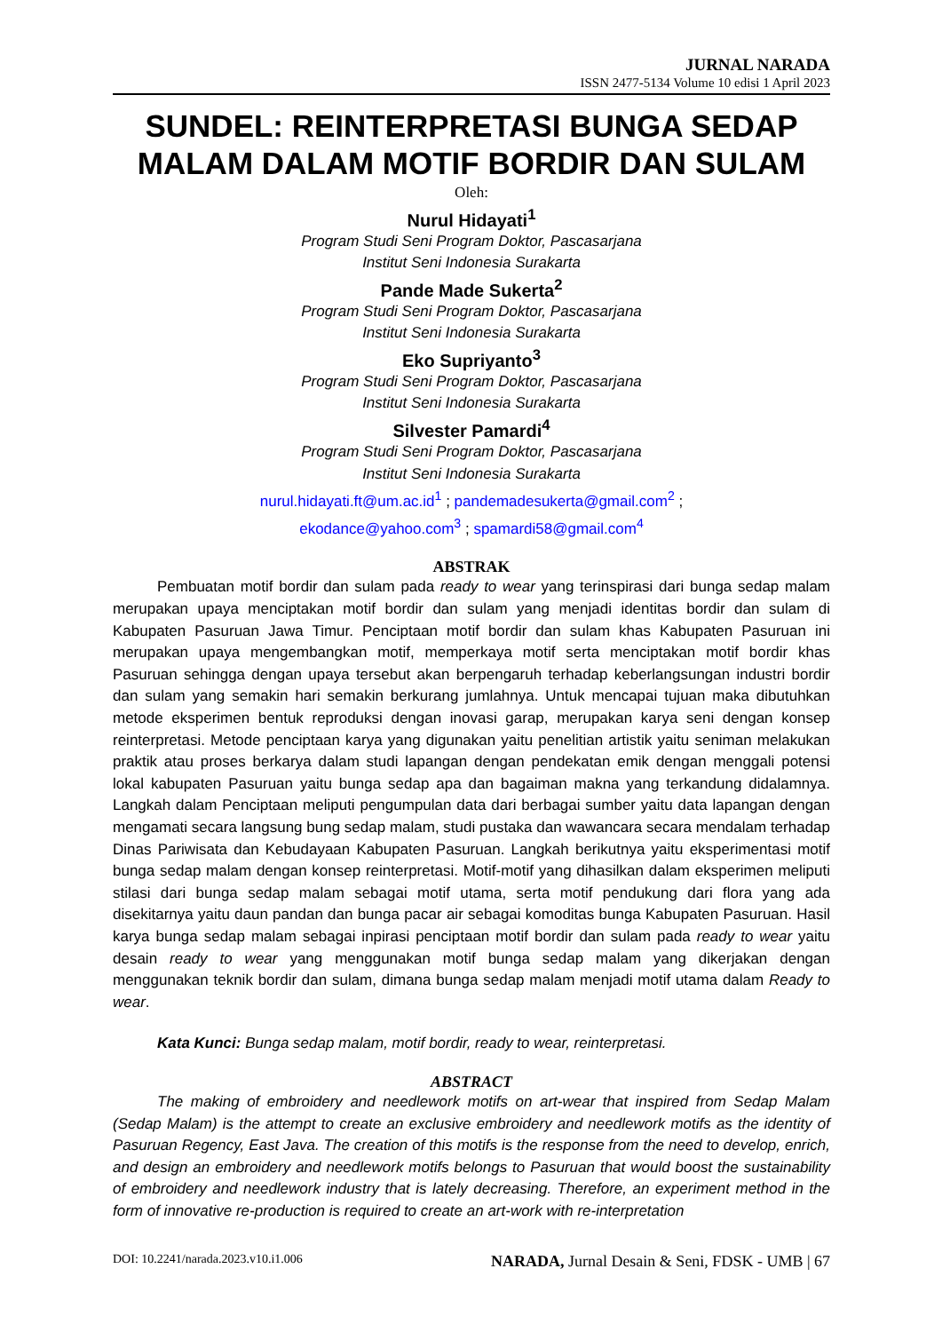JURNAL NARADA
ISSN 2477-5134 Volume 10 edisi 1 April 2023
SUNDEL: REINTERPRETASI BUNGA SEDAP MALAM DALAM MOTIF BORDIR DAN SULAM
Oleh:
Nurul Hidayati<sup>1</sup>
Program Studi Seni Program Doktor, Pascasarjana
Institut Seni Indonesia Surakarta
Pande Made Sukerta<sup>2</sup>
Program Studi Seni Program Doktor, Pascasarjana
Institut Seni Indonesia Surakarta
Eko Supriyanto<sup>3</sup>
Program Studi Seni Program Doktor, Pascasarjana
Institut Seni Indonesia Surakarta
Silvester Pamardi<sup>4</sup>
Program Studi Seni Program Doktor, Pascasarjana
Institut Seni Indonesia Surakarta
nurul.hidayati.ft@um.ac.id<sup>1</sup> ; pandemadesukerta@gmail.com<sup>2</sup> ;
ekodance@yahoo.com<sup>3</sup> ; spamardi58@gmail.com<sup>4</sup>
ABSTRAK
Pembuatan motif bordir dan sulam pada ready to wear yang terinspirasi dari bunga sedap malam merupakan upaya menciptakan motif bordir dan sulam yang menjadi identitas bordir dan sulam di Kabupaten Pasuruan Jawa Timur. Penciptaan motif bordir dan sulam khas Kabupaten Pasuruan ini merupakan upaya mengembangkan motif, memperkaya motif serta menciptakan motif bordir khas Pasuruan sehingga dengan upaya tersebut akan berpengaruh terhadap keberlangsungan industri bordir dan sulam yang semakin hari semakin berkurang jumlahnya. Untuk mencapai tujuan maka dibutuhkan metode eksperimen bentuk reproduksi dengan inovasi garap, merupakan karya seni dengan konsep reinterpretasi. Metode penciptaan karya yang digunakan yaitu penelitian artistik yaitu seniman melakukan praktik atau proses berkarya dalam studi lapangan dengan pendekatan emik dengan menggali potensi lokal kabupaten Pasuruan yaitu bunga sedap apa dan bagaiman makna yang terkandung didalamnya. Langkah dalam Penciptaan meliputi pengumpulan data dari berbagai sumber yaitu data lapangan dengan mengamati secara langsung bung sedap malam, studi pustaka dan wawancara secara mendalam terhadap Dinas Pariwisata dan Kebudayaan Kabupaten Pasuruan. Langkah berikutnya yaitu eksperimentasi motif bunga sedap malam dengan konsep reinterpretasi. Motif-motif yang dihasilkan dalam eksperimen meliputi stilasi dari bunga sedap malam sebagai motif utama, serta motif pendukung dari flora yang ada disekitarnya yaitu daun pandan dan bunga pacar air sebagai komoditas bunga Kabupaten Pasuruan. Hasil karya bunga sedap malam sebagai inpirasi penciptaan motif bordir dan sulam pada ready to wear yaitu desain ready to wear yang menggunakan motif bunga sedap malam yang dikerjakan dengan menggunakan teknik bordir dan sulam, dimana bunga sedap malam menjadi motif utama dalam Ready to wear.
Kata Kunci: Bunga sedap malam, motif bordir, ready to wear, reinterpretasi.
ABSTRACT
The making of embroidery and needlework motifs on art-wear that inspired from Sedap Malam (Sedap Malam) is the attempt to create an exclusive embroidery and needlework motifs as the identity of Pasuruan Regency, East Java. The creation of this motifs is the response from the need to develop, enrich, and design an embroidery and needlework motifs belongs to Pasuruan that would boost the sustainability of embroidery and needlework industry that is lately decreasing. Therefore, an experiment method in the form of innovative re-production is required to create an art-work with re-interpretation
DOI: 10.2241/narada.2023.v10.i1.006 NARADA, Jurnal Desain & Seni, FDSK - UMB | 67